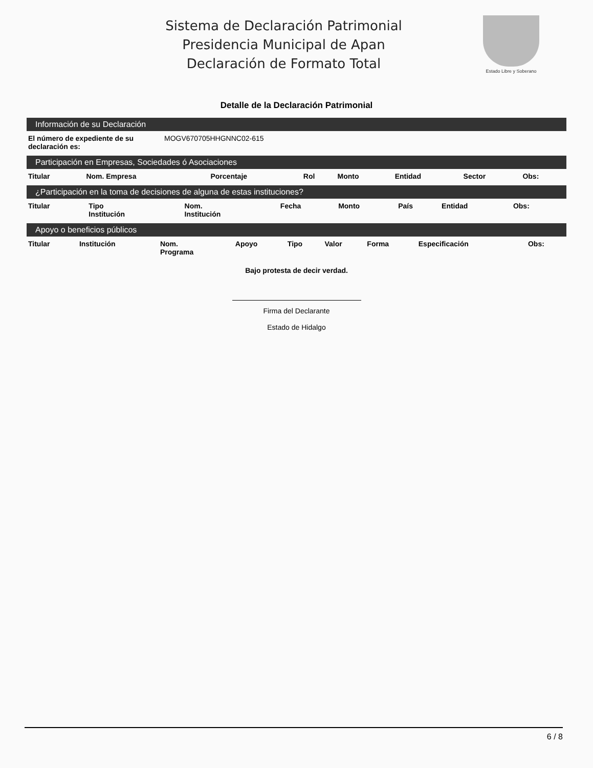Sistema de Declaración Patrimonial
Presidencia Municipal de Apan
Declaración de Formato Total
Estado Libre y Soberano
Detalle de la Declaración Patrimonial
Información de su Declaración
| El número de expediente de su declaración es: | MOGV670705HHGNNC02-615 |
Participación en Empresas, Sociedades ó Asociaciones
| Titular | Nom. Empresa | Porcentaje | Rol | Monto | Entidad | Sector | Obs: |
| --- | --- | --- | --- | --- | --- | --- | --- |
¿Participación en la toma de decisiones de alguna de estas instituciones?
| Titular | Tipo Institución | Nom. Institución | Fecha | Monto | País | Entidad | Obs: | |
| --- | --- | --- | --- | --- | --- | --- | --- | --- |
Apoyo o beneficios públicos
| Titular | Institución | Nom. Programa | Apoyo | Tipo | Valor | Forma | Especificación | Obs: |
| --- | --- | --- | --- | --- | --- | --- | --- | --- |
Bajo protesta de decir verdad.
Firma del Declarante
Estado de Hidalgo
6 / 8